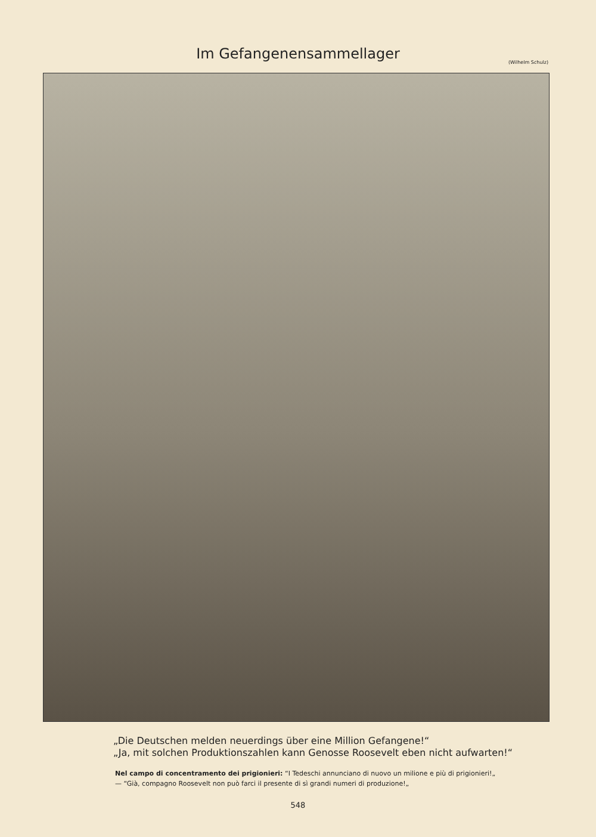Im Gefangenensammellager
(Wilhelm Schulz)
„Die Deutschen melden neuerdings über eine Million Gefangene!“
„Ja, mit solchen Produktionszahlen kann Genosse Roosevelt eben nicht aufwarten!“
Nel campo di concentramento dei prigionieri: “I Tedeschi annunciano di nuovo un milione e più di prigionieri!„ — “Già, compagno Roosevelt non può farci il presente di sì grandi numeri di produzione!„
548